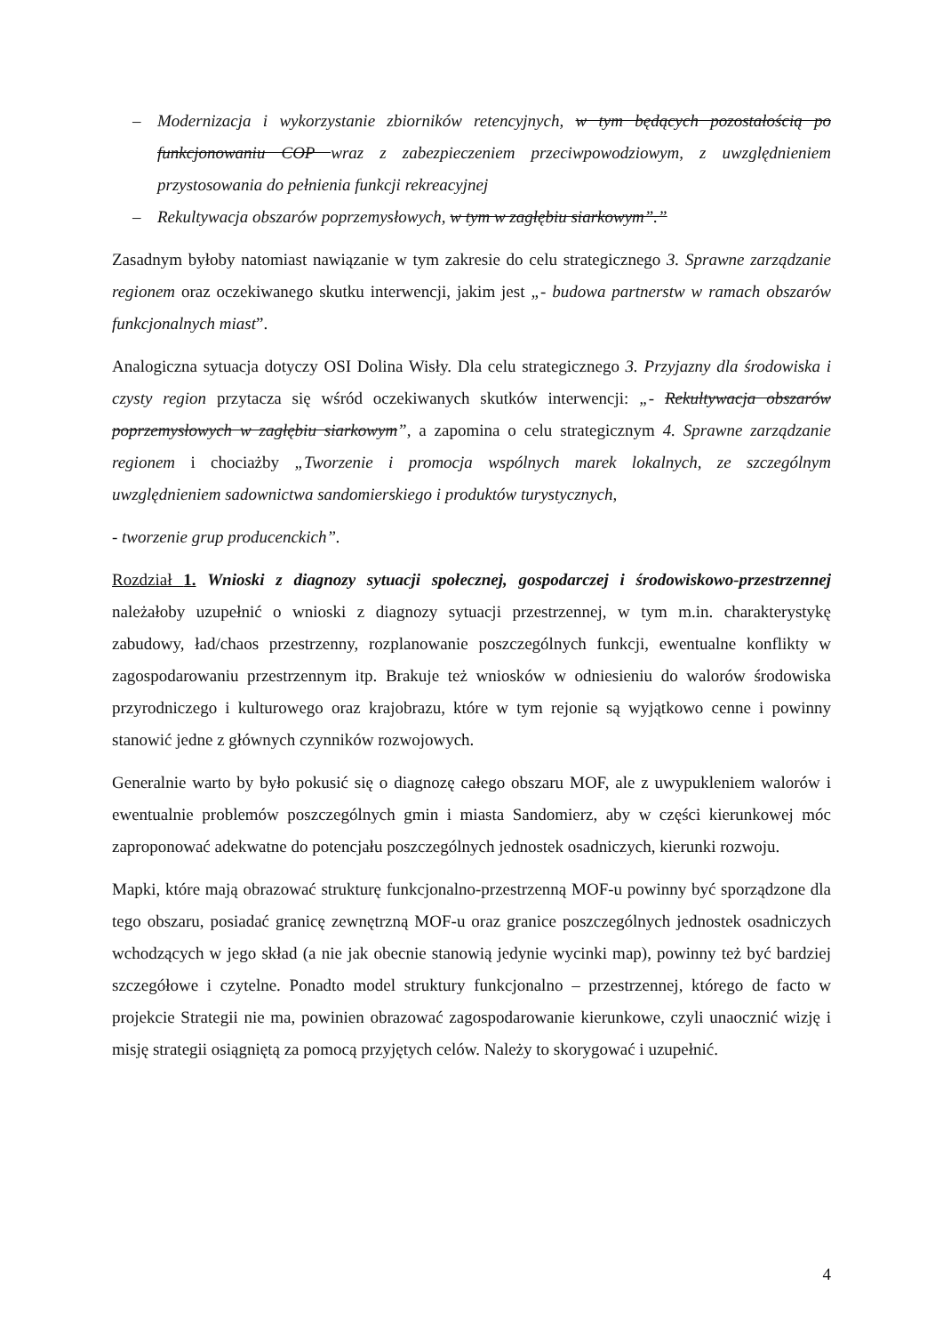– Modernizacja i wykorzystanie zbiorników retencyjnych, w tym będących pozostałością po funkcjonowaniu COP wraz z zabezpieczeniem przeciwpowodziowym, z uwzględnieniem przystosowania do pełnienia funkcji rekreacyjnej
– Rekultywacja obszarów poprzemysłowych, w tym w zagłębiu siarkowym”.”
Zasadnym byłoby natomiast nawiązanie w tym zakresie do celu strategicznego 3. Sprawne zarządzanie regionem oraz oczekiwanego skutku interwencji, jakim jest „- budowa partnerstw w ramach obszarów funkcjonalnych miast”.
Analogiczna sytuacja dotyczy OSI Dolina Wisły. Dla celu strategicznego 3. Przyjazny dla środowiska i czysty region przytacza się wśród oczekiwanych skutków interwencji: „- Rekultywacja obszarów poprzemysłowych w zagłębiu siarkowym”, a zapomina o celu strategicznym 4. Sprawne zarządzanie regionem i chociażby „Tworzenie i promocja wspólnych marek lokalnych, ze szczególnym uwzględnieniem sadownictwa sandomierskiego i produktów turystycznych,
- tworzenie grup producenckich”.
Rozdział 1. Wnioski z diagnozy sytuacji społecznej, gospodarczej i środowiskowo-przestrzennej należałoby uzupełnić o wnioski z diagnozy sytuacji przestrzennej, w tym m.in. charakterystykę zabudowy, ład/chaos przestrzenny, rozplanowanie poszczególnych funkcji, ewentualne konflikty w zagospodarowaniu przestrzennym itp. Brakuje też wniosków w odniesieniu do walorów środowiska przyrodniczego i kulturowego oraz krajobrazu, które w tym rejonie są wyjątkowo cenne i powinny stanowić jedne z głównych czynników rozwojowych.
Generalnie warto by było pokusić się o diagnozę całego obszaru MOF, ale z uwypukleniem walorów i ewentualnie problemów poszczególnych gmin i miasta Sandomierz, aby w części kierunkowej móc zaproponować adekwatne do potencjału poszczególnych jednostek osadniczych, kierunki rozwoju.
Mapki, które mają obrazować strukturę funkcjonalno-przestrzenną MOF-u powinny być sporządzone dla tego obszaru, posiadać granicę zewnętrzną MOF-u oraz granice poszczególnych jednostek osadniczych wchodzących w jego skład (a nie jak obecnie stanowią jedynie wycinki map), powinny też być bardziej szczegółowe i czytelne. Ponadto model struktury funkcjonalno – przestrzennej, którego de facto w projekcie Strategii nie ma, powinien obrazować zagospodarowanie kierunkowe, czyli unaocznić wizję i misję strategii osiągniętą za pomocą przyjętych celów. Należy to skorygować i uzupełnić.
4